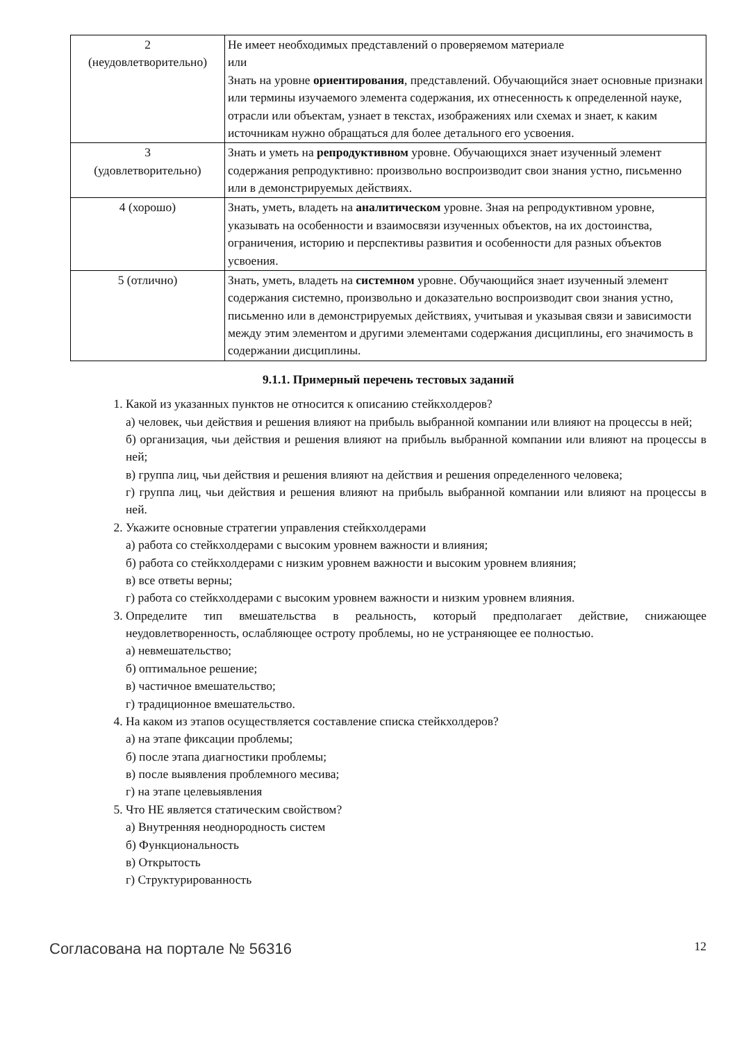| 2 (неудовлетворительно) | Не имеет необходимых представлений о проверяемом материале или Знать на уровне ориентирования , представлений. Обучающийся знает основные признаки или термины изучаемого элемента содержания, их отнесенность к определенной науке, отрасли или объектам, узнает в текстах, изображениях или схемах и знает, к каким источникам нужно обращаться для более детального его усвоения. |
| 3 (удовлетворительно) | Знать и уметь на репродуктивном уровне. Обучающихся знает изученный элемент содержания репродуктивно: произвольно воспроизводит свои знания устно, письменно или в демонстрируемых действиях. |
| 4 (хорошо) | Знать, уметь, владеть на аналитическом уровне. Зная на репродуктивном уровне, указывать на особенности и взаимосвязи изученных объектов, на их достоинства, ограничения, историю и перспективы развития и особенности для разных объектов усвоения. |
| 5 (отлично) | Знать, уметь, владеть на системном уровне. Обучающийся знает изученный элемент содержания системно, произвольно и доказательно воспроизводит свои знания устно, письменно или в демонстрируемых действиях, учитывая и указывая связи и зависимости между этим элементом и другими элементами содержания дисциплины, его значимость в содержании дисциплины. |
9.1.1. Примерный перечень тестовых заданий
1. Какой из указанных пунктов не относится к описанию стейкхолдеров?
а) человек, чьи действия и решения влияют на прибыль выбранной компании или влияют на процессы в ней;
б) организация, чьи действия и решения влияют на прибыль выбранной компании или влияют на процессы в ней;
в) группа лиц, чьи действия и решения влияют на действия и решения определенного человека;
г) группа лиц, чьи действия и решения влияют на прибыль выбранной компании или влияют на процессы в ней.
2. Укажите основные стратегии управления стейкхолдерами
а) работа со стейкхолдерами с высоким уровнем важности и влияния;
б) работа со стейкхолдерами с низким уровнем важности и высоким уровнем влияния;
в) все ответы верны;
г) работа со стейкхолдерами с высоким уровнем важности и низким уровнем влияния.
3. Определите тип вмешательства в реальность, который предполагает действие, снижающее неудовлетворенность, ослабляющее остроту проблемы, но не устраняющее ее полностью.
а) невмешательство;
б) оптимальное решение;
в) частичное вмешательство;
г) традиционное вмешательство.
4. На каком из этапов осуществляется составление списка стейкхолдеров?
а) на этапе фиксации проблемы;
б) после этапа диагностики проблемы;
в) после выявления проблемного месива;
г) на этапе целевыявления
5. Что НЕ является статическим свойством?
а) Внутренняя неоднородность систем
б) Функциональность
в) Открытость
г) Структурированность
Согласована на портале № 56316 12